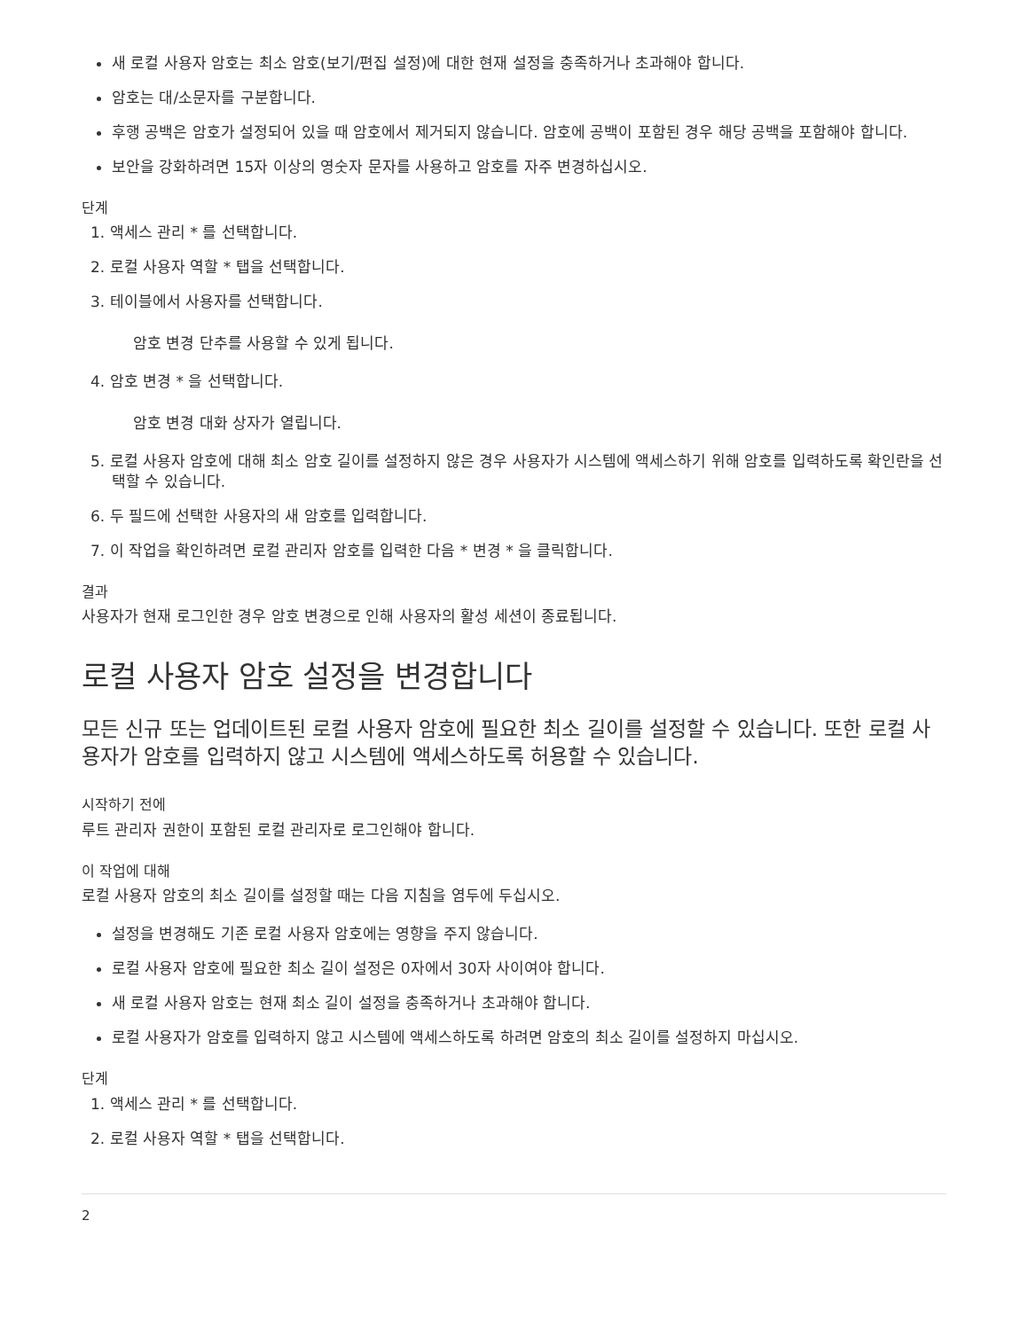새 로컬 사용자 암호는 최소 암호(보기/편집 설정)에 대한 현재 설정을 충족하거나 초과해야 합니다.
암호는 대/소문자를 구분합니다.
후행 공백은 암호가 설정되어 있을 때 암호에서 제거되지 않습니다. 암호에 공백이 포함된 경우 해당 공백을 포함해야 합니다.
보안을 강화하려면 15자 이상의 영숫자 문자를 사용하고 암호를 자주 변경하십시오.
단계
1. 액세스 관리 * 를 선택합니다.
2. 로컬 사용자 역할 * 탭을 선택합니다.
3. 테이블에서 사용자를 선택합니다.
암호 변경 단추를 사용할 수 있게 됩니다.
4. 암호 변경 * 을 선택합니다.
암호 변경 대화 상자가 열립니다.
5. 로컬 사용자 암호에 대해 최소 암호 길이를 설정하지 않은 경우 사용자가 시스템에 액세스하기 위해 암호를 입력하도록 확인란을 선택할 수 있습니다.
6. 두 필드에 선택한 사용자의 새 암호를 입력합니다.
7. 이 작업을 확인하려면 로컬 관리자 암호를 입력한 다음 * 변경 * 을 클릭합니다.
결과
사용자가 현재 로그인한 경우 암호 변경으로 인해 사용자의 활성 세션이 종료됩니다.
로컬 사용자 암호 설정을 변경합니다
모든 신규 또는 업데이트된 로컬 사용자 암호에 필요한 최소 길이를 설정할 수 있습니다. 또한 로컬 사용자가 암호를 입력하지 않고 시스템에 액세스하도록 허용할 수 있습니다.
시작하기 전에
루트 관리자 권한이 포함된 로컬 관리자로 로그인해야 합니다.
이 작업에 대해
로컬 사용자 암호의 최소 길이를 설정할 때는 다음 지침을 염두에 두십시오.
설정을 변경해도 기존 로컬 사용자 암호에는 영향을 주지 않습니다.
로컬 사용자 암호에 필요한 최소 길이 설정은 0자에서 30자 사이여야 합니다.
새 로컬 사용자 암호는 현재 최소 길이 설정을 충족하거나 초과해야 합니다.
로컬 사용자가 암호를 입력하지 않고 시스템에 액세스하도록 하려면 암호의 최소 길이를 설정하지 마십시오.
단계
1. 액세스 관리 * 를 선택합니다.
2. 로컬 사용자 역할 * 탭을 선택합니다.
2